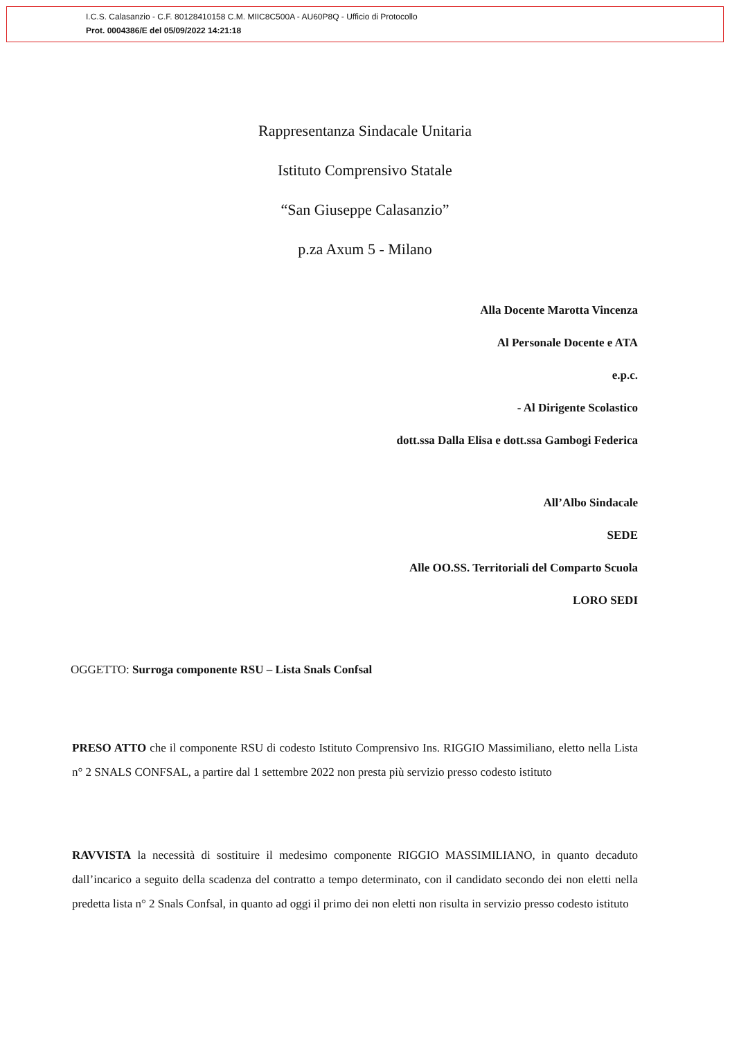I.C.S. Calasanzio - C.F. 80128410158 C.M. MIIC8C500A - AU60P8Q - Ufficio di Protocollo
Prot. 0004386/E del 05/09/2022 14:21:18
Rappresentanza Sindacale Unitaria
Istituto Comprensivo Statale
“San Giuseppe Calasanzio”
p.za Axum 5 - Milano
Alla Docente Marotta Vincenza
Al Personale Docente e ATA
e.p.c.
- Al Dirigente Scolastico
dott.ssa Dalla Elisa e dott.ssa Gambogi Federica
All’Albo Sindacale
SEDE
Alle OO.SS. Territoriali del Comparto Scuola
LORO SEDI
OGGETTO: Surroga componente RSU – Lista Snals Confsal
PRESO ATTO che il componente RSU di codesto Istituto Comprensivo Ins. RIGGIO Massimiliano, eletto nella Lista n° 2 SNALS CONFSAL, a partire dal 1 settembre 2022 non presta più servizio presso codesto istituto
RAVVISTA la necessità di sostituire il medesimo componente RIGGIO MASSIMILIANO, in quanto decaduto dall’incarico a seguito della scadenza del contratto a tempo determinato, con il candidato secondo dei non eletti nella predetta lista n° 2 Snals Confsal, in quanto ad oggi il primo dei non eletti non risulta in servizio presso codesto istituto